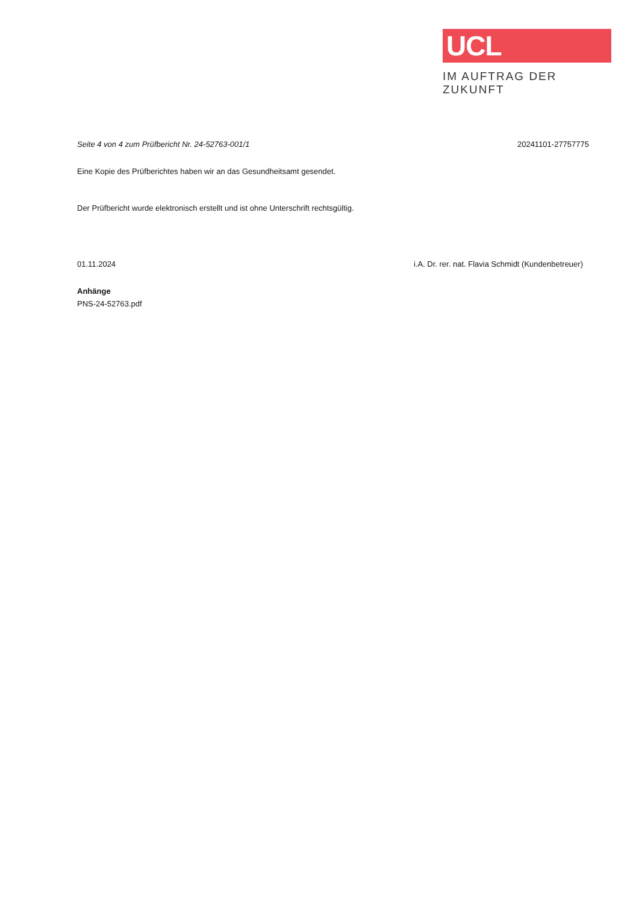UCL
IM AUFTRAG DER ZUKUNFT
Seite 4 von 4 zum Prüfbericht Nr. 24-52763-001/1
20241101-27757775
Eine Kopie des Prüfberichtes haben wir an das Gesundheitsamt gesendet.
Der Prüfbericht wurde elektronisch erstellt und ist ohne Unterschrift rechtsgültig.
01.11.2024 i.A. Dr. rer. nat. Flavia Schmidt (Kundenbetreuer)
Anhänge
PNS-24-52763.pdf